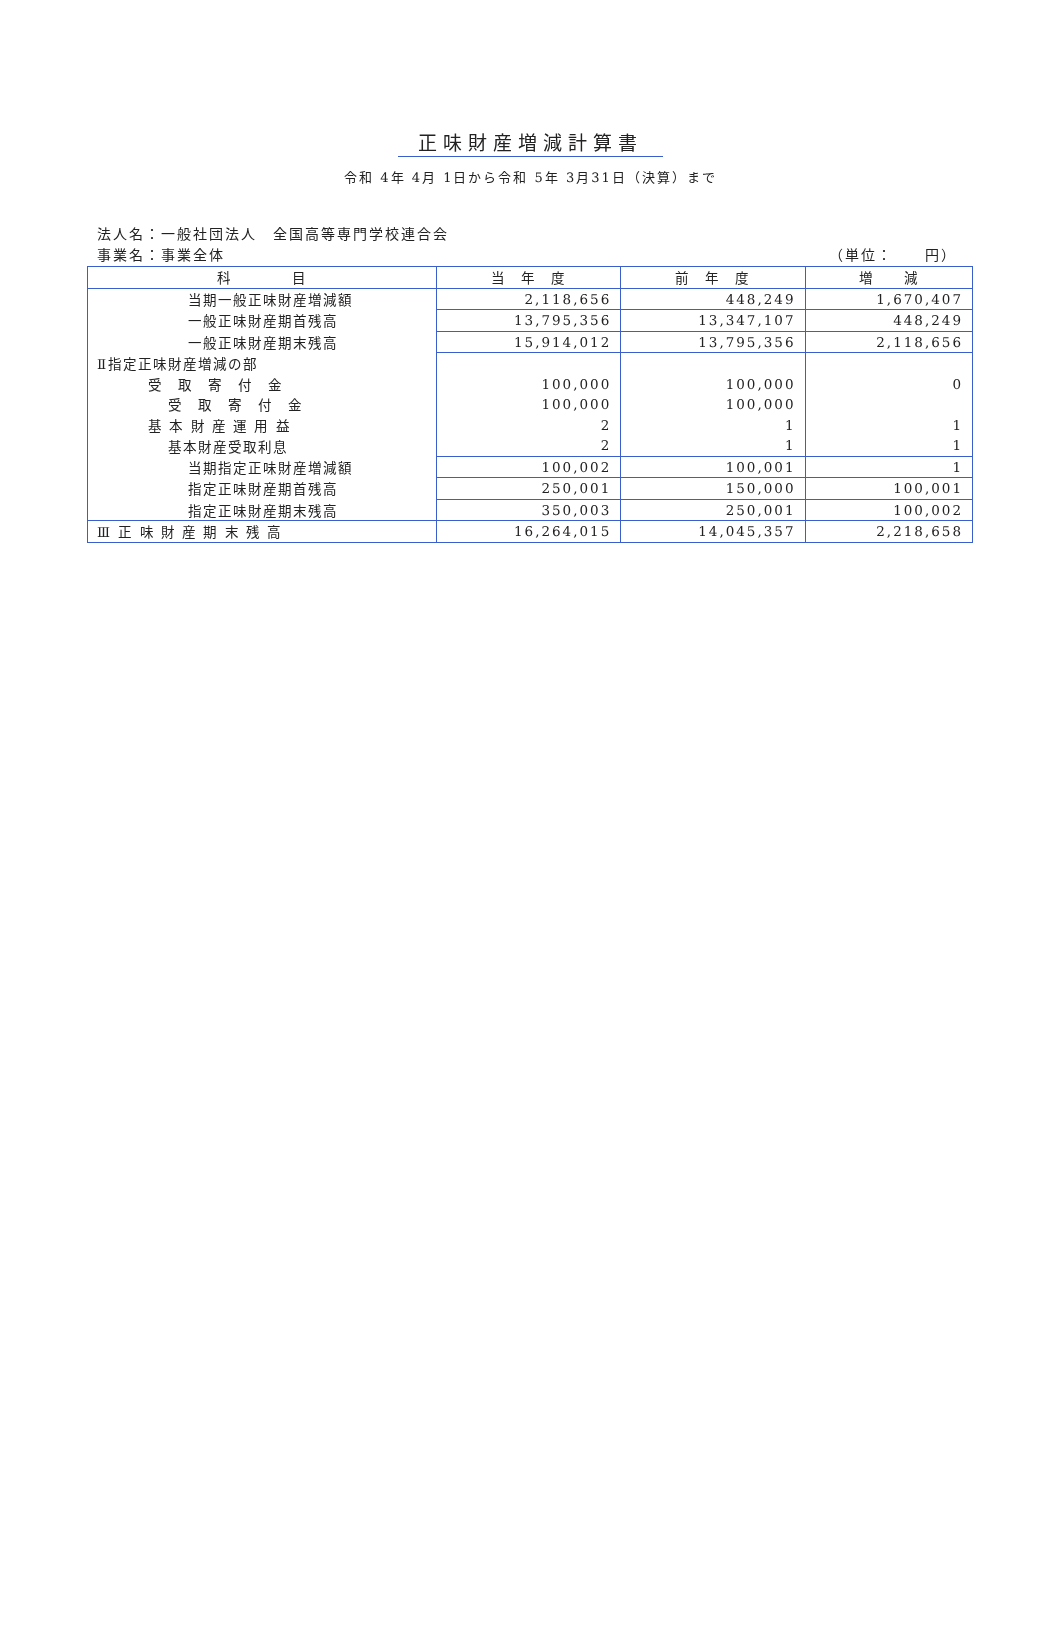正味財産増減計算書
令和 4年 4月 1日から令和 5年 3月31日（決算）まで
法人名：一般社団法人　全国高等専門学校連合会
事業名：事業全体 （単位：　　円）
| 科 目 | 当 年 度 | 前 年 度 | 増 減 |
| --- | --- | --- | --- |
| 当期一般正味財産増減額 | 2,118,656 | 448,249 | 1,670,407 |
| 一般正味財産期首残高 | 13,795,356 | 13,347,107 | 448,249 |
| 一般正味財産期末残高 | 15,914,012 | 13,795,356 | 2,118,656 |
| Ⅱ指定正味財産増減の部 | | | |
| 受 取 寄 付 金 | 100,000 | 100,000 | 0 |
| 受 取 寄 付 金 | 100,000 | 100,000 | |
| 基 本 財 産 運 用 益 | 2 | 1 | 1 |
| 基本財産受取利息 | 2 | 1 | 1 |
| 当期指定正味財産増減額 | 100,002 | 100,001 | 1 |
| 指定正味財産期首残高 | 250,001 | 150,000 | 100,001 |
| 指定正味財産期末残高 | 350,003 | 250,001 | 100,002 |
| Ⅲ 正 味 財 産 期 末 残 高 | 16,264,015 | 14,045,357 | 2,218,658 |